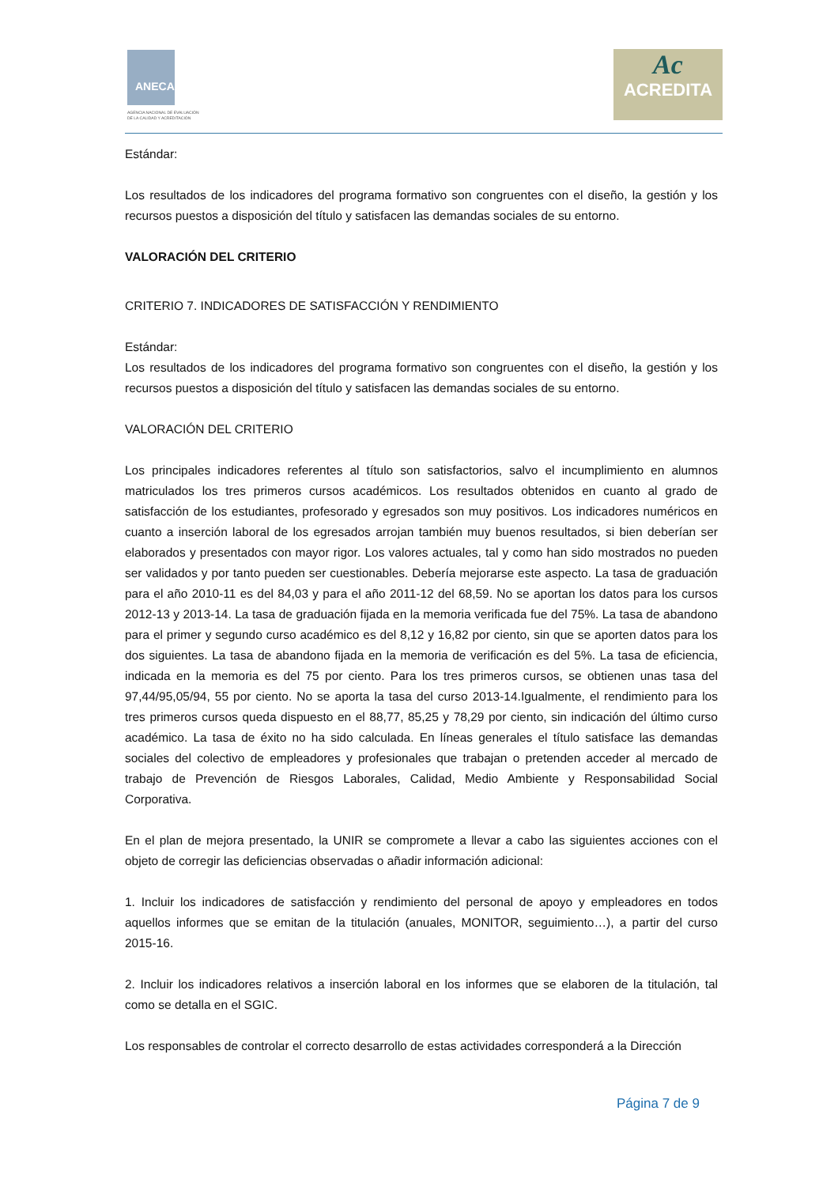ANECA
AGENCIA NACIONAL DE EVALUACIÓN
DE LA CALIDAD Y ACREDITACIÓN
Ac
ACREDITA
Estándar:
Los resultados de los indicadores del programa formativo son congruentes con el diseño, la gestión y los recursos puestos a disposición del título y satisfacen las demandas sociales de su entorno.
VALORACIÓN DEL CRITERIO
CRITERIO 7. INDICADORES DE SATISFACCIÓN Y RENDIMIENTO
Estándar:
Los resultados de los indicadores del programa formativo son congruentes con el diseño, la gestión y los recursos puestos a disposición del título y satisfacen las demandas sociales de su entorno.
VALORACIÓN DEL CRITERIO
Los principales indicadores referentes al título son satisfactorios, salvo el incumplimiento en alumnos matriculados los tres primeros cursos académicos. Los resultados obtenidos en cuanto al grado de satisfacción de los estudiantes, profesorado y egresados son muy positivos. Los indicadores numéricos en cuanto a inserción laboral de los egresados arrojan también muy buenos resultados, si bien deberían ser elaborados y presentados con mayor rigor. Los valores actuales, tal y como han sido mostrados no pueden ser validados y por tanto pueden ser cuestionables. Debería mejorarse este aspecto. La tasa de graduación para el año 2010-11 es del 84,03 y para el año 2011-12 del 68,59. No se aportan los datos para los cursos 2012-13 y 2013-14. La tasa de graduación fijada en la memoria verificada fue del 75%. La tasa de abandono para el primer y segundo curso académico es del 8,12 y 16,82 por ciento, sin que se aporten datos para los dos siguientes. La tasa de abandono fijada en la memoria de verificación es del 5%. La tasa de eficiencia, indicada en la memoria es del 75 por ciento. Para los tres primeros cursos, se obtienen unas tasa del 97,44/95,05/94, 55 por ciento. No se aporta la tasa del curso 2013-14.Igualmente, el rendimiento para los tres primeros cursos queda dispuesto en el 88,77, 85,25 y 78,29 por ciento, sin indicación del último curso académico. La tasa de éxito no ha sido calculada. En líneas generales el título satisface las demandas sociales del colectivo de empleadores y profesionales que trabajan o pretenden acceder al mercado de trabajo de Prevención de Riesgos Laborales, Calidad, Medio Ambiente y Responsabilidad Social Corporativa.
En el plan de mejora presentado, la UNIR se compromete a llevar a cabo las siguientes acciones con el objeto de corregir las deficiencias observadas o añadir información adicional:
1. Incluir los indicadores de satisfacción y rendimiento del personal de apoyo y empleadores en todos aquellos informes que se emitan de la titulación (anuales, MONITOR, seguimiento…), a partir del curso 2015-16.
2. Incluir los indicadores relativos a inserción laboral en los informes que se elaboren de la titulación, tal como se detalla en el SGIC.
Los responsables de controlar el correcto desarrollo de estas actividades corresponderá a la Dirección
Página 7 de 9